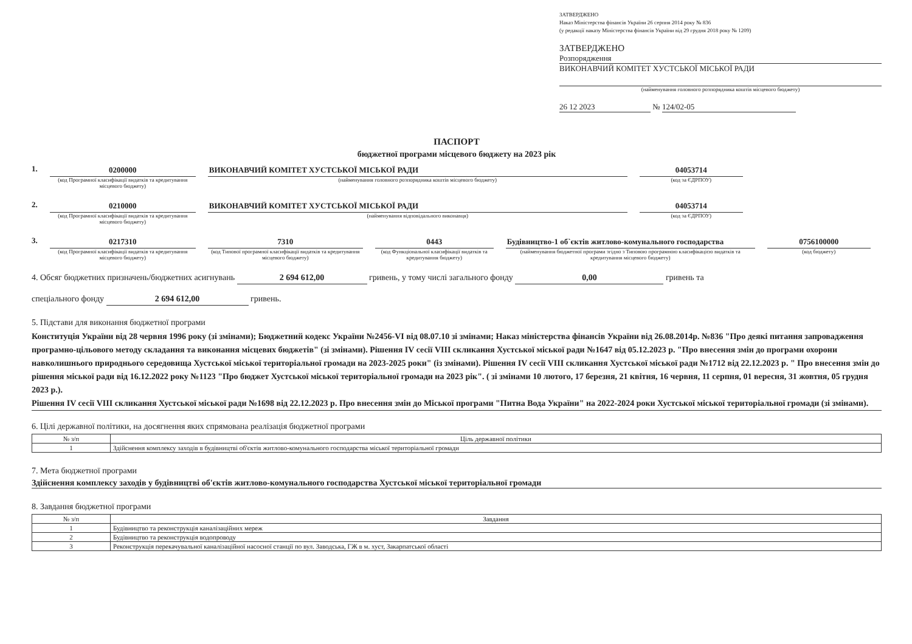ЗАТВЕРДЖЕНО
Наказ Міністерства фінансів України 26 серпня 2014 року № 836
(у редакції наказу Міністерства фінансів України від 29 грудня 2018 року № 1209)
ЗАТВЕРДЖЕНО
Розпорядження
ВИКОНАВЧИЙ КОМІТЕТ ХУСТСЬКОЇ МІСЬКОЇ РАДИ
(найменування головного розпорядника коштів місцевого бюджету)
26 12 2023 № 124/02-05
ПАСПОРТ
бюджетної програми місцевого бюджету на 2023 рік
1. 0200000
(код Програмної класифікації видатків та кредитування місцевого бюджету)
ВИКОНАВЧИЙ КОМІТЕТ ХУСТСЬКОЇ МІСЬКОЇ РАДИ
(найменування головного розпорядника коштів місцевого бюджету)
04053714
(код за ЄДРПОУ)
2. 0210000
(код Програмної класифікації видатків та кредитування місцевого бюджету)
ВИКОНАВЧИЙ КОМІТЕТ ХУСТСЬКОЇ МІСЬКОЇ РАДИ
(найменування відповідального виконавця)
04053714
(код за ЄДРПОУ)
3. 0217310
(код Програмної класифікації видатків та кредитування місцевого бюджету)
7310
(код Типової програмної класифікації видатків та кредитування місцевого бюджету)
0443
(код Функціональної класифікації видатків та кредитування бюджету)
Будівництво-1 об`єктів житлово-комунального господарства
(найменування бюджетної програми згідно з Типовою програмною класифікацією видатків та кредитування місцевого бюджету)
0756100000
(код бюджету)
4. Обсяг бюджетних призначень/бюджетних асигнувань 2 694 612,00 гривень, у тому числі загального фонду 0,00 гривень та
спеціального фонду 2 694 612,00 гривень.
5. Підстави для виконання бюджетної програми
Конституція України від 28 червня 1996 року (зі змінами); Бюджетний кодекс України №2456-VI від 08.07.10 зі змінами; Наказ міністерства фінансів України від 26.08.2014р. №836 "Про деякі питання запровадження програмно-цільового методу складання та виконання місцевих бюджетів" (зі змінами). Рішення IV сесії VIII скликання Хустської міської ради №1647 від 05.12.2023 р. "Про внесення змін до програми охорони навколишнього природнього середовища Хустської міської територіальної громади на 2023-2025 роки" (із змінами). Рішення IV сесії VIII скликання Хустської міської ради №1712 від 22.12.2023 р. " Про внесення змін до рішення міської ради від 16.12.2022 року №1123 "Про бюджет Хустської міської територіальної громади на 2023 рік". ( зі змінами 10 лютого, 17 березня, 21 квітня, 16 червня, 11 серпня, 01 вересня, 31 жовтня, 05 грудня 2023 р.).
Рішення IV сесії VIII скликання Хустської міської ради №1698 від 22.12.2023 р. Про внесення змін до Міської програми "Питна Вода України" на 2022-2024 роки Хустської міської територіальної громади (зі змінами).
6. Цілі державної політики, на досягнення яких спрямована реалізація бюджетної програми
| № з/п | Ціль державної політики |
| --- | --- |
| 1 | Здійснення комплексу заходів в будівництві об'єктів житлово-комунального господарства міської територіальної громади |
7. Мета бюджетної програми
Здійснення комплексу заходів у будівництві об'єктів житлово-комунального господарства Хустської міської територіальної громади
8. Завдання бюджетної програми
| № з/п | Завдання |
| --- | --- |
| 1 | Будівництво та реконструкція каналізаційних мереж |
| 2 | Будівництво та реконструкція водопроводу |
| 3 | Реконструкція перекачувальної каналізаційної насосної станції по вул. Заводська, ГЖ в м. хуст, Закарпатської області |